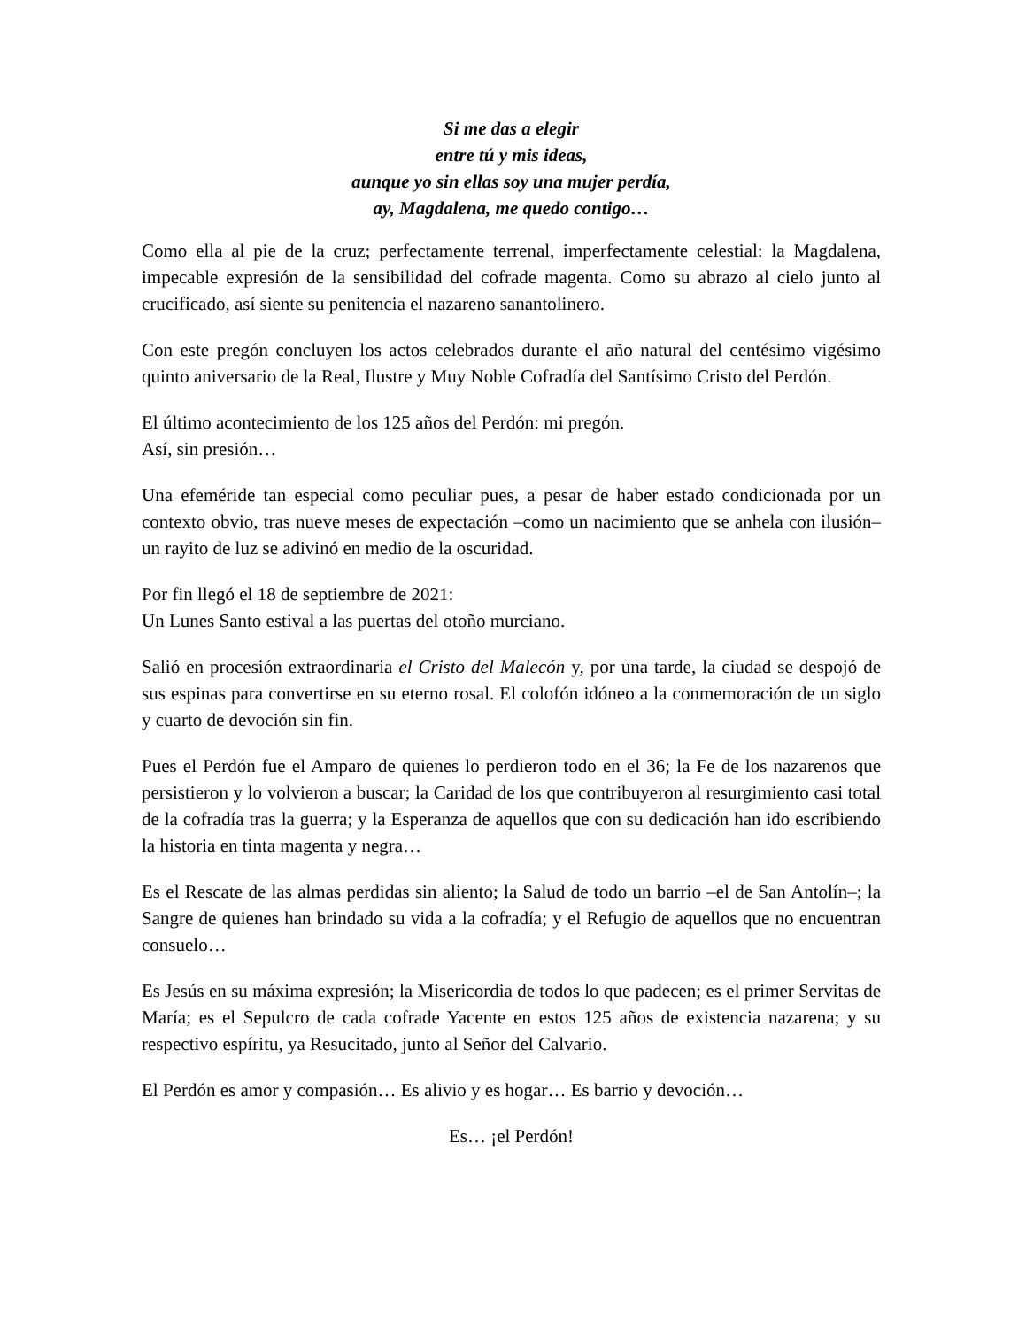Si me das a elegir
entre tú y mis ideas,
aunque yo sin ellas soy una mujer perdía,
ay, Magdalena, me quedo contigo…
Como ella al pie de la cruz; perfectamente terrenal, imperfectamente celestial: la Magdalena, impecable expresión de la sensibilidad del cofrade magenta. Como su abrazo al cielo junto al crucificado, así siente su penitencia el nazareno sanantolinero.
Con este pregón concluyen los actos celebrados durante el año natural del centésimo vigésimo quinto aniversario de la Real, Ilustre y Muy Noble Cofradía del Santísimo Cristo del Perdón.
El último acontecimiento de los 125 años del Perdón: mi pregón.
Así, sin presión…
Una efeméride tan especial como peculiar pues, a pesar de haber estado condicionada por un contexto obvio, tras nueve meses de expectación –como un nacimiento que se anhela con ilusión– un rayito de luz se adivinó en medio de la oscuridad.
Por fin llegó el 18 de septiembre de 2021:
Un Lunes Santo estival a las puertas del otoño murciano.
Salió en procesión extraordinaria el Cristo del Malecón y, por una tarde, la ciudad se despojó de sus espinas para convertirse en su eterno rosal. El colofón idóneo a la conmemoración de un siglo y cuarto de devoción sin fin.
Pues el Perdón fue el Amparo de quienes lo perdieron todo en el 36; la Fe de los nazarenos que persistieron y lo volvieron a buscar; la Caridad de los que contribuyeron al resurgimiento casi total de la cofradía tras la guerra; y la Esperanza de aquellos que con su dedicación han ido escribiendo la historia en tinta magenta y negra…
Es el Rescate de las almas perdidas sin aliento; la Salud de todo un barrio –el de San Antolín–; la Sangre de quienes han brindado su vida a la cofradía; y el Refugio de aquellos que no encuentran consuelo…
Es Jesús en su máxima expresión; la Misericordia de todos lo que padecen; es el primer Servitas de María; es el Sepulcro de cada cofrade Yacente en estos 125 años de existencia nazarena; y su respectivo espíritu, ya Resucitado, junto al Señor del Calvario.
El Perdón es amor y compasión… Es alivio y es hogar… Es barrio y devoción…
Es… ¡el Perdón!